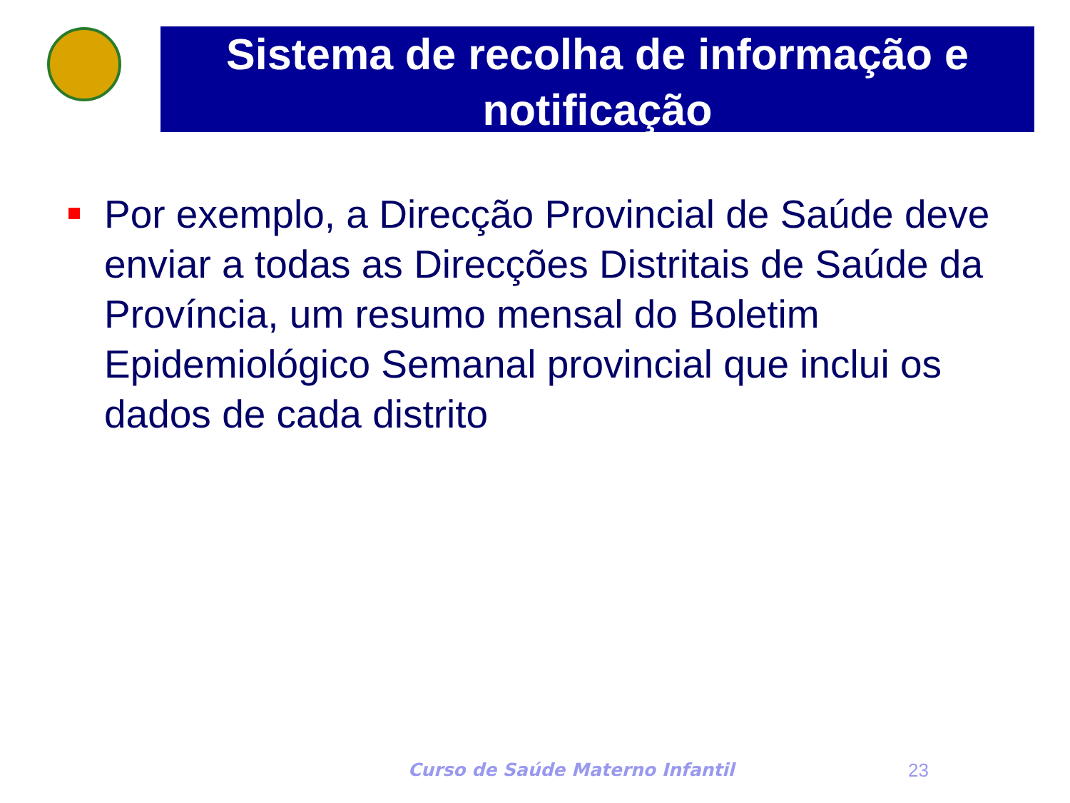Sistema de recolha de informação e notificação
Por exemplo, a Direcção Provincial de Saúde deve enviar a todas as Direcções Distritais de Saúde da Província, um resumo mensal do Boletim Epidemiológico Semanal provincial que inclui os dados de cada distrito
Curso de Saúde Materno Infantil
23